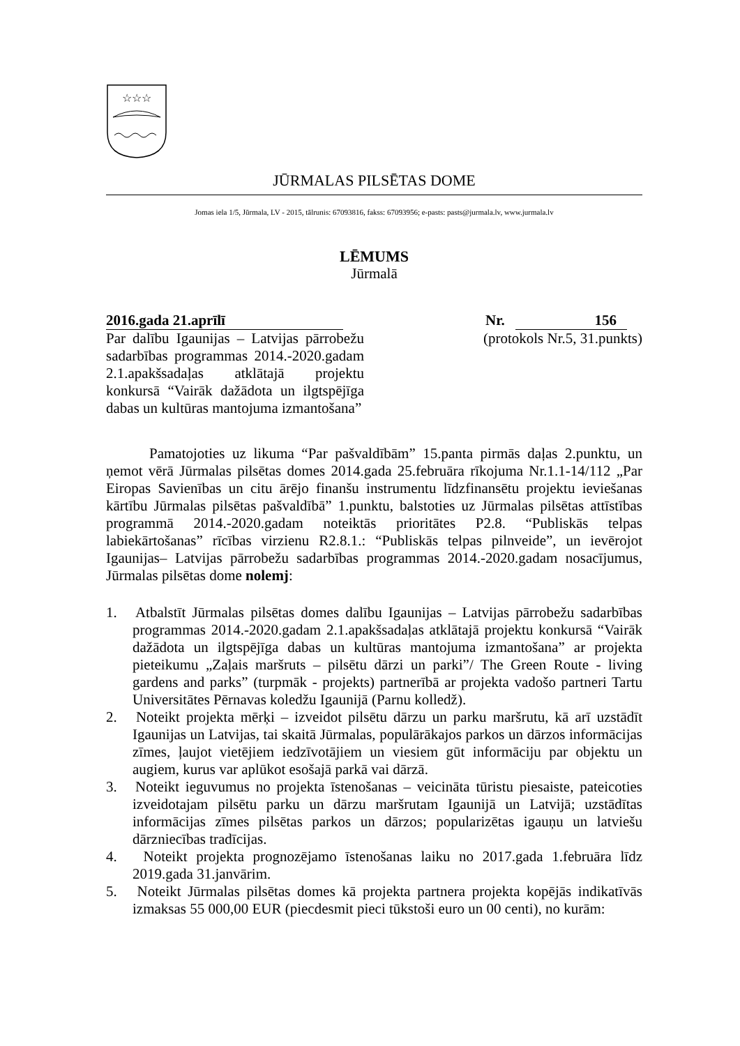☆☆☆
JŪRMALAS PILSĒTAS DOME
Jomas iela 1/5, Jūrmala, LV - 2015, tālrunis: 67093816, fakss: 67093956; e-pasts: pasts@jurmala.lv, www.jurmala.lv
LĒMUMS
Jūrmalā
2016.gada 21.aprīlī Nr. 156
Par dalību Igaunijas – Latvijas pārrobežu sadarbības programmas 2014.-2020.gadam 2.1.apakšsadaļas atklātajā projektu konkursā “Vairāk dažādota un ilgtspējīga dabas un kultūras mantojuma izmantošana”
(protokols Nr.5, 31.punkts)
Pamatojoties uz likuma “Par pašvaldībām” 15.panta pirmās daļas 2.punktu, un ņemot vērā Jūrmalas pilsētas domes 2014.gada 25.februāra rīkojuma Nr.1.1-14/112 „Par Eiropas Savienības un citu ārējo finanšu instrumentu līdzfinansētu projektu ieviešanas kārtību Jūrmalas pilsētas pašvaldībā” 1.punktu, balstoties uz Jūrmalas pilsētas attīstības programmā 2014.-2020.gadam noteiktās prioritātes P2.8. “Publiskās telpas labiekārtošanas” rīcības virzienu R2.8.1.: “Publiskās telpas pilnveide”, un ievērojot Igaunijas– Latvijas pārrobežu sadarbības programmas 2014.-2020.gadam nosacījumus, Jūrmalas pilsētas dome nolemj:
1. Atbalstīt Jūrmalas pilsētas domes dalību Igaunijas – Latvijas pārrobežu sadarbības programmas 2014.-2020.gadam 2.1.apakšsadaļas atklātajā projektu konkursā “Vairāk dažādota un ilgtspējīga dabas un kultūras mantojuma izmantošana” ar projekta pieteikumu „Zaļais maršruts – pilsētu dārzi un parki”/ The Green Route - living gardens and parks” (turpmāk - projekts) partnerībā ar projekta vadošo partneri Tartu Universitātes Pērnavas koledžu Igaunijā (Parnu kolledž).
2. Noteikt projekta mērķi – izveidot pilsētu dārzu un parku maršrutu, kā arī uzstādīt Igaunijas un Latvijas, tai skaitā Jūrmalas, populārākajos parkos un dārzos informācijas zīmes, ļaujot vietējiem iedzīvotājiem un viesiem gūt informāciju par objektu un augiem, kurus var aplūkot esošajā parkā vai dārzā.
3. Noteikt ieguvumus no projekta īstenošanas – veicināta tūristu piesaiste, pateicoties izveidotajam pilsētu parku un dārzu maršrutam Igaunijā un Latvijā; uzstādītas informācijas zīmes pilsētas parkos un dārzos; popularizētas igauņu un latviešu dārzniecības tradīcijas.
4. Noteikt projekta prognozējamo īstenošanas laiku no 2017.gada 1.februāra līdz 2019.gada 31.janvārim.
5. Noteikt Jūrmalas pilsētas domes kā projekta partnera projekta kopējās indikatīvās izmaksas 55 000,00 EUR (piecdesmit pieci tūkstoši euro un 00 centi), no kurām: